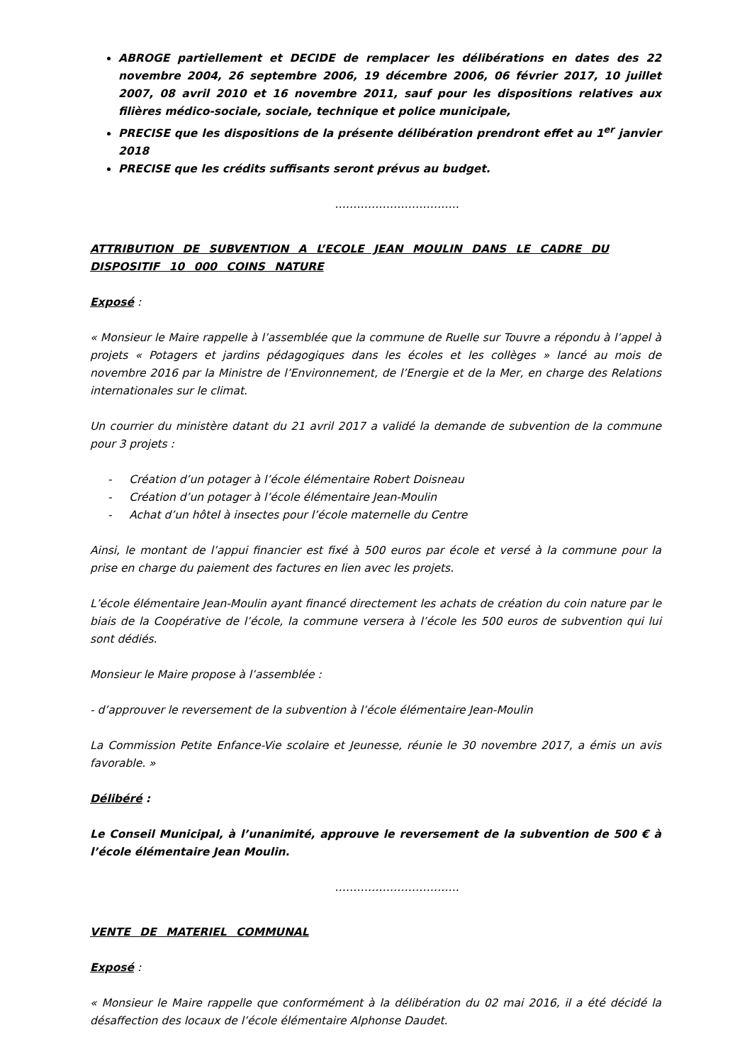ABROGE partiellement et DECIDE de remplacer les délibérations en dates des 22 novembre 2004, 26 septembre 2006, 19 décembre 2006, 06 février 2017, 10 juillet 2007, 08 avril 2010 et 16 novembre 2011, sauf pour les dispositions relatives aux filières médico-sociale, sociale, technique et police municipale,
PRECISE que les dispositions de la présente délibération prendront effet au 1<sup>er</sup> janvier 2018
PRECISE que les crédits suffisants seront prévus au budget.
…………………………….
ATTRIBUTION DE SUBVENTION A L’ECOLE JEAN MOULIN DANS LE CADRE DU DISPOSITIF 10 000 COINS NATURE
Exposé :
« Monsieur le Maire rappelle à l’assemblée que la commune de Ruelle sur Touvre a répondu à l’appel à projets « Potagers et jardins pédagogiques dans les écoles et les collèges » lancé au mois de novembre 2016 par la Ministre de l’Environnement, de l’Energie et de la Mer, en charge des Relations internationales sur le climat.
Un courrier du ministère datant du 21 avril 2017 a validé la demande de subvention de la commune pour 3 projets :
- Création d’un potager à l’école élémentaire Robert Doisneau
- Création d’un potager à l’école élémentaire Jean-Moulin
- Achat d’un hôtel à insectes pour l’école maternelle du Centre
Ainsi, le montant de l’appui financier est fixé à 500 euros par école et versé à la commune pour la prise en charge du paiement des factures en lien avec les projets.
L’école élémentaire Jean-Moulin ayant financé directement les achats de création du coin nature par le biais de la Coopérative de l’école, la commune versera à l’école les 500 euros de subvention qui lui sont dédiés.
Monsieur le Maire propose à l’assemblée :
- d’approuver le reversement de la subvention à l’école élémentaire Jean-Moulin
La Commission Petite Enfance-Vie scolaire et Jeunesse, réunie le 30 novembre 2017, a émis un avis favorable. »
Délibéré :
Le Conseil Municipal, à l’unanimité, approuve le reversement de la subvention de 500 € à l’école élémentaire Jean Moulin.
…………………………….
VENTE DE MATERIEL COMMUNAL
Exposé :
« Monsieur le Maire rappelle que conformément à la délibération du 02 mai 2016, il a été décidé la désaffection des locaux de l’école élémentaire Alphonse Daudet.